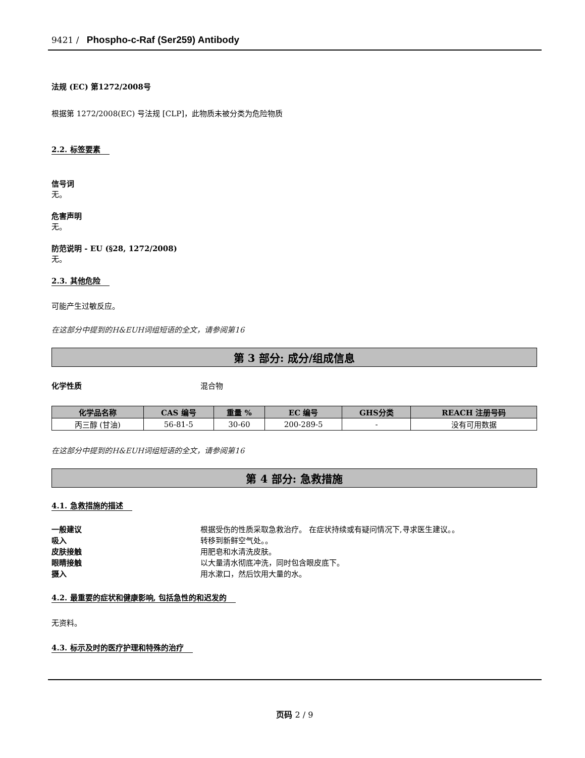9421 / Phospho-c-Raf (Ser259) Antibody
法规 (EC) 第1272/2008号
根据第 1272/2008(EC) 号法规 [CLP]，此物质未被分类为危险物质
2.2. 标签要素
信号词
无。
危害声明
无。
防范说明 - EU (§28, 1272/2008)
无。
2.3. 其他危险
可能产生过敏反应。
在这部分中提到的H&EUH词组短语的全文，请参阅第16
第 3 部分: 成分/组成信息
化学性质 混合物
| 化学品名称 | CAS 编号 | 重量 % | EC 编号 | GHS分类 | REACH 注册号码 |
| --- | --- | --- | --- | --- | --- |
| 丙三醇 (甘油) | 56-81-5 | 30-60 | 200-289-5 | - | 没有可用数据 |
在这部分中提到的H&EUH词组短语的全文，请参阅第16
第 4 部分: 急救措施
4.1. 急救措施的描述
一般建议 根据受伤的性质采取急救治疗。 在症状持续或有疑问情况下,寻求医生建议。。
吸入 转移到新鲜空气处。。
皮肤接触 用肥皂和水清洗皮肤。
眼睛接触 以大量清水彻底冲洗，同时包含眼皮底下。
摄入 用水漱口，然后饮用大量的水。
4.2. 最重要的症状和健康影响, 包括急性的和迟发的
无资料。
4.3. 标示及时的医疗护理和特殊的治疗
页码 2 / 9